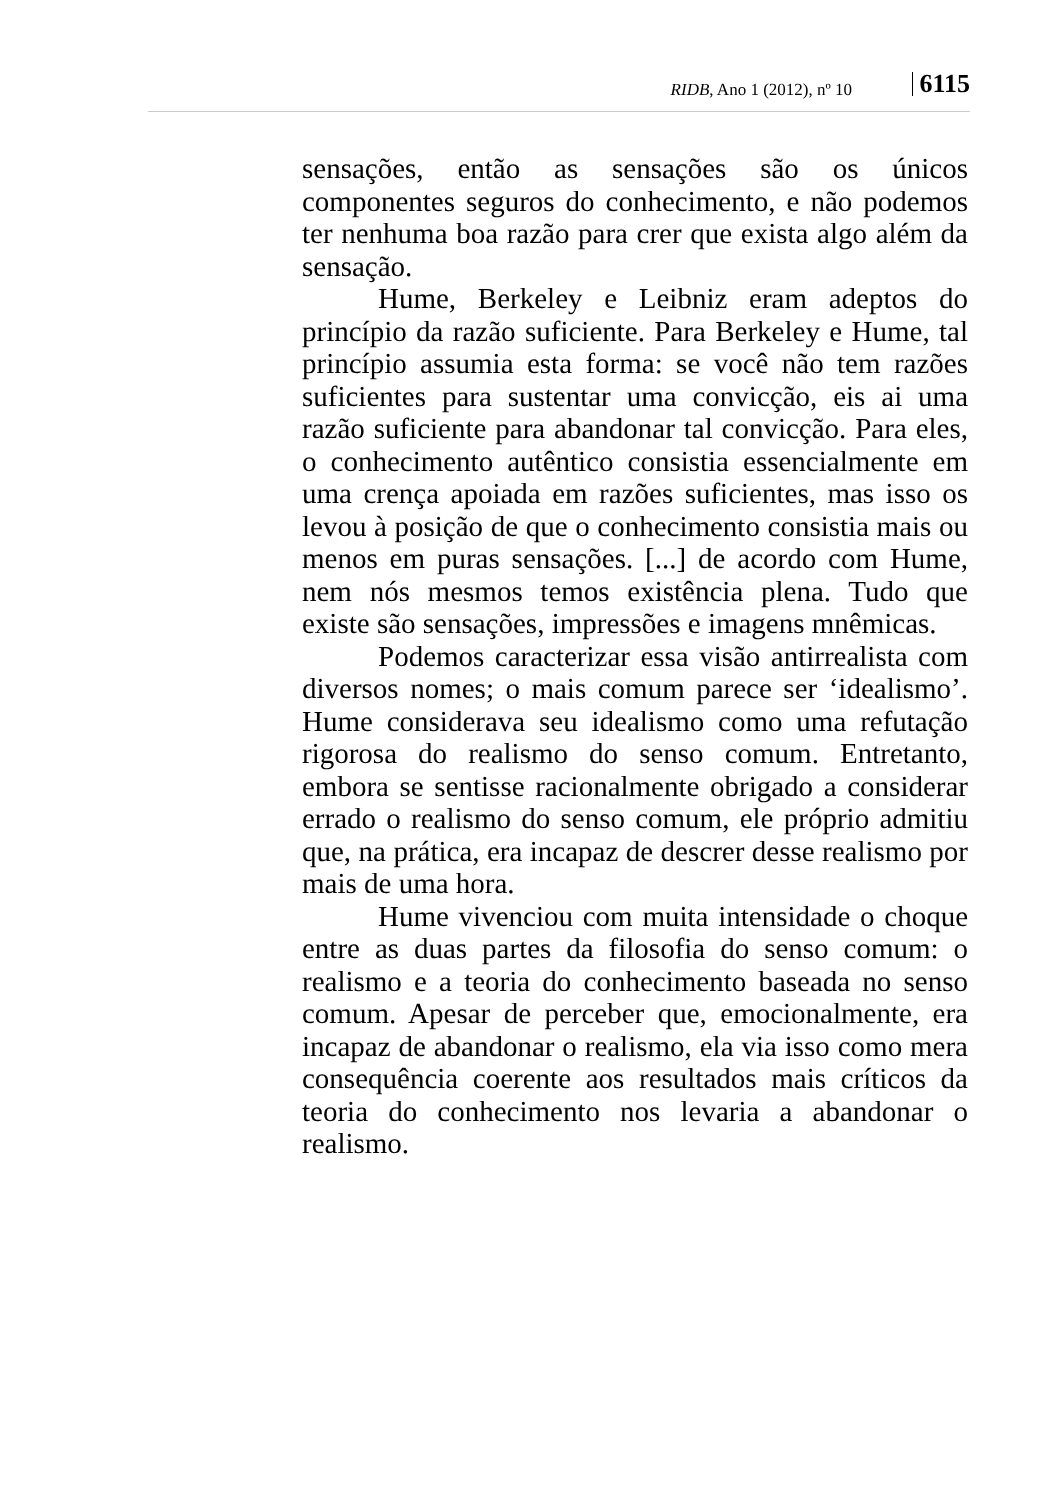RIDB, Ano 1 (2012), nº 10 6115
sensações, então as sensações são os únicos componentes seguros do conhecimento, e não podemos ter nenhuma boa razão para crer que exista algo além da sensação.
Hume, Berkeley e Leibniz eram adeptos do princípio da razão suficiente. Para Berkeley e Hume, tal princípio assumia esta forma: se você não tem razões suficientes para sustentar uma convicção, eis ai uma razão suficiente para abandonar tal convicção. Para eles, o conhecimento autêntico consistia essencialmente em uma crença apoiada em razões suficientes, mas isso os levou à posição de que o conhecimento consistia mais ou menos em puras sensações. [...] de acordo com Hume, nem nós mesmos temos existência plena. Tudo que existe são sensações, impressões e imagens mnêmicas.
Podemos caracterizar essa visão antirrealista com diversos nomes; o mais comum parece ser ‘idealismo’. Hume considerava seu idealismo como uma refutação rigorosa do realismo do senso comum. Entretanto, embora se sentisse racionalmente obrigado a considerar errado o realismo do senso comum, ele próprio admitiu que, na prática, era incapaz de descrer desse realismo por mais de uma hora.
Hume vivenciou com muita intensidade o choque entre as duas partes da filosofia do senso comum: o realismo e a teoria do conhecimento baseada no senso comum. Apesar de perceber que, emocionalmente, era incapaz de abandonar o realismo, ela via isso como mera consequência coerente aos resultados mais críticos da teoria do conhecimento nos levaria a abandonar o realismo.